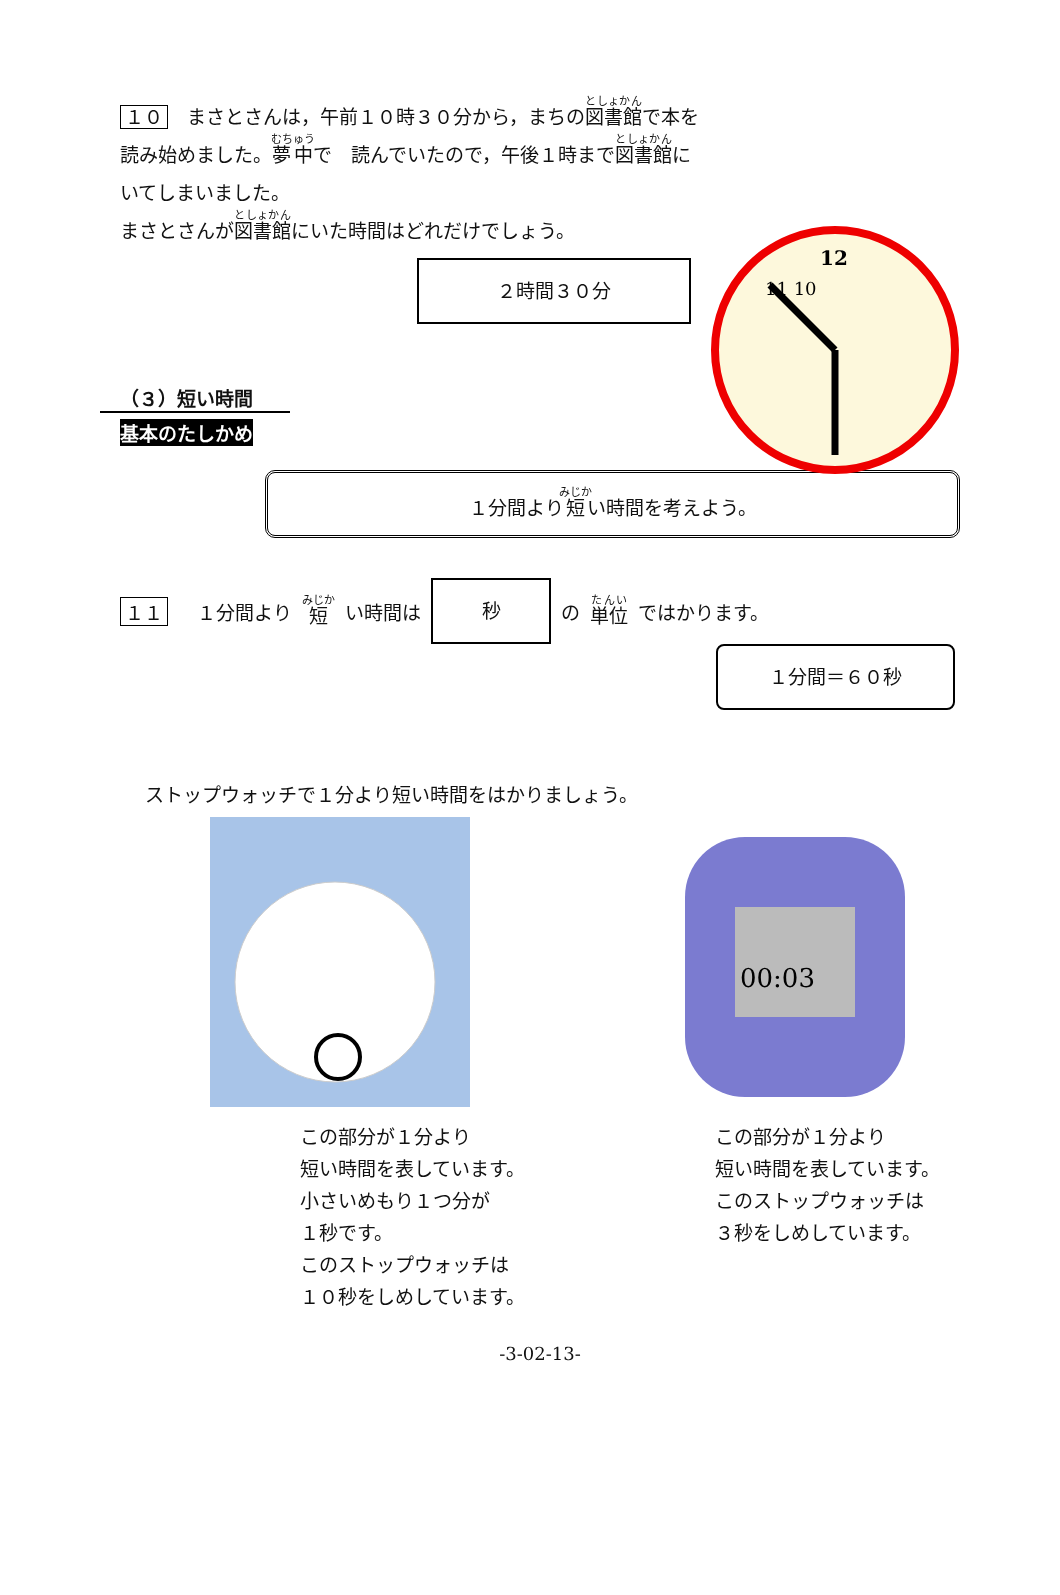１０　まさとさんは，午前１０時３０分から，まちの図書館で本を読み始めました。夢中で　読んでいたので，午後１時まで図書館にいてしまいました。
まさとさんが図書館にいた時間はどれだけでしょう。
２時間３０分
12
11 10
（３）短い時間
基本のたしかめ
１分間より短い時間を考えよう。
１１　１分間より 短 い時間は
秒
の 単位 ではかります。
１分間＝６０秒
ストップウォッチで１分より短い時間をはかりましょう。
この部分が１分より
短い時間を表しています。
小さいめもり１つ分が
１秒です。
このストップウォッチは
１０秒をしめしています。
00:03
この部分が１分より
短い時間を表しています。
このストップウォッチは
３秒をしめしています。
-3-02-13-